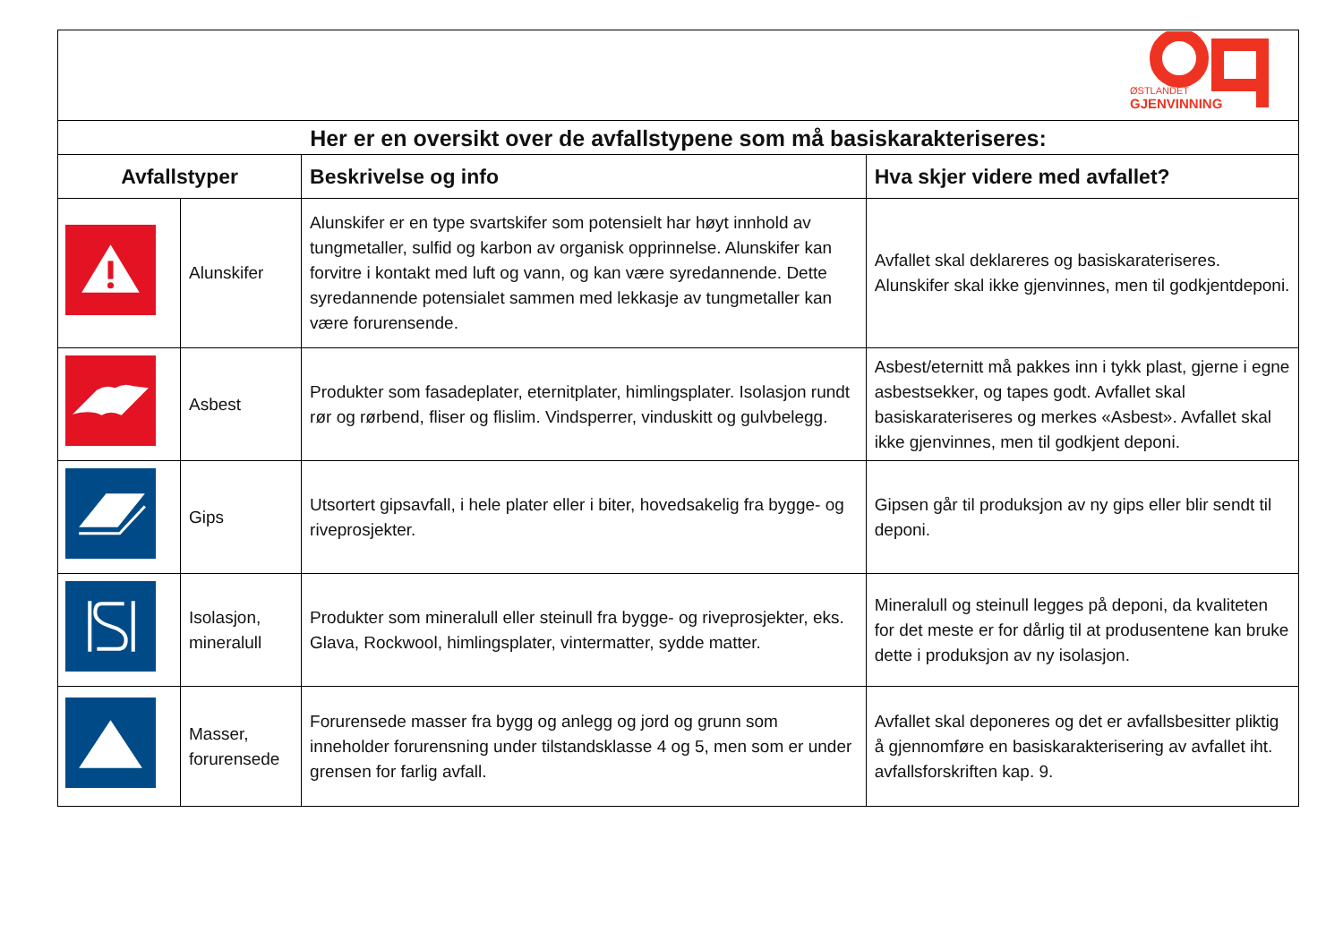| ØSTLANDET GJENVINNING | | | |
| Her er en oversikt over de avfallstypene som må basiskarakteriseres: | | | |
| Avfallstyper | | Beskrivelse og info | Hva skjer videre med avfallet? |
| | Alunskifer | Alunskifer er en type svartskifer som potensielt har høyt innhold av tungmetaller, sulfid og karbon av organisk opprinnelse. Alunskifer kan forvitre i kontakt med luft og vann, og kan være syredannende. Dette syredannende potensialet sammen med lekkasje av tungmetaller kan være forurensende. | Avfallet skal deklareres og basiskarateriseres. Alunskifer skal ikke gjenvinnes, men til godkjentdeponi. |
| | Asbest | Produkter som fasadeplater, eternitplater, himlingsplater. Isolasjon rundt rør og rørbend, fliser og flislim. Vindsperrer, vinduskitt og gulvbelegg. | Asbest/eternitt må pakkes inn i tykk plast, gjerne i egne asbestsekker, og tapes godt. Avfallet skal basiskarateriseres og merkes «Asbest». Avfallet skal ikke gjenvinnes, men til godkjent deponi. |
| | Gips | Utsortert gipsavfall, i hele plater eller i biter, hovedsakelig fra bygge- og riveprosjekter. | Gipsen går til produksjon av ny gips eller blir sendt til deponi. |
| | Isolasjon, mineralull | Produkter som mineralull eller steinull fra bygge- og riveprosjekter, eks. Glava, Rockwool, himlingsplater, vintermatter, sydde matter. | Mineralull og steinull legges på deponi, da kvaliteten for det meste er for dårlig til at produsentene kan bruke dette i produksjon av ny isolasjon. |
| | Masser, forurensede | Forurensede masser fra bygg og anlegg og jord og grunn som inneholder forurensning under tilstandsklasse 4 og 5, men som er under grensen for farlig avfall. | Avfallet skal deponeres og det er avfallsbesitter pliktig å gjennomføre en basiskarakterisering av avfallet iht. avfallsforskriften kap. 9. |